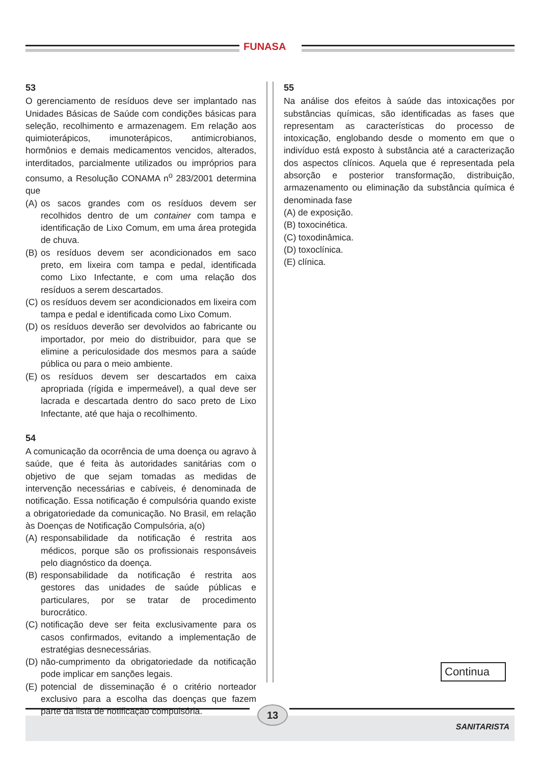FUNASA
53
O gerenciamento de resíduos deve ser implantado nas Unidades Básicas de Saúde com condições básicas para seleção, recolhimento e armazenagem. Em relação aos quimioterápicos, imunoterápicos, antimicrobianos, hormônios e demais medicamentos vencidos, alterados, interditados, parcialmente utilizados ou impróprios para consumo, a Resolução CONAMA n<sup>o</sup> 283/2001 determina que
(A) os sacos grandes com os resíduos devem ser recolhidos dentro de um container com tampa e identificação de Lixo Comum, em uma área protegida de chuva.
(B) os resíduos devem ser acondicionados em saco preto, em lixeira com tampa e pedal, identificada como Lixo Infectante, e com uma relação dos resíduos a serem descartados.
(C) os resíduos devem ser acondicionados em lixeira com tampa e pedal e identificada como Lixo Comum.
(D) os resíduos deverão ser devolvidos ao fabricante ou importador, por meio do distribuidor, para que se elimine a periculosidade dos mesmos para a saúde pública ou para o meio ambiente.
(E) os resíduos devem ser descartados em caixa apropriada (rígida e impermeável), a qual deve ser lacrada e descartada dentro do saco preto de Lixo Infectante, até que haja o recolhimento.
54
A comunicação da ocorrência de uma doença ou agravo à saúde, que é feita às autoridades sanitárias com o objetivo de que sejam tomadas as medidas de intervenção necessárias e cabíveis, é denominada de notificação. Essa notificação é compulsória quando existe a obrigatoriedade da comunicação. No Brasil, em relação às Doenças de Notificação Compulsória, a(o)
(A) responsabilidade da notificação é restrita aos médicos, porque são os profissionais responsáveis pelo diagnóstico da doença.
(B) responsabilidade da notificação é restrita aos gestores das unidades de saúde públicas e particulares, por se tratar de procedimento burocrático.
(C) notificação deve ser feita exclusivamente para os casos confirmados, evitando a implementação de estratégias desnecessárias.
(D) não-cumprimento da obrigatoriedade da notificação pode implicar em sanções legais.
(E) potencial de disseminação é o critério norteador exclusivo para a escolha das doenças que fazem parte da lista de notificação compulsória.
55
Na análise dos efeitos à saúde das intoxicações por substâncias químicas, são identificadas as fases que representam as características do processo de intoxicação, englobando desde o momento em que o indivíduo está exposto à substância até a caracterização dos aspectos clínicos. Aquela que é representada pela absorção e posterior transformação, distribuição, armazenamento ou eliminação da substância química é denominada fase
(A) de exposição.
(B) toxocinética.
(C) toxodinâmica.
(D) toxoclínica.
(E) clínica.
Continua
13
SANITARISTA